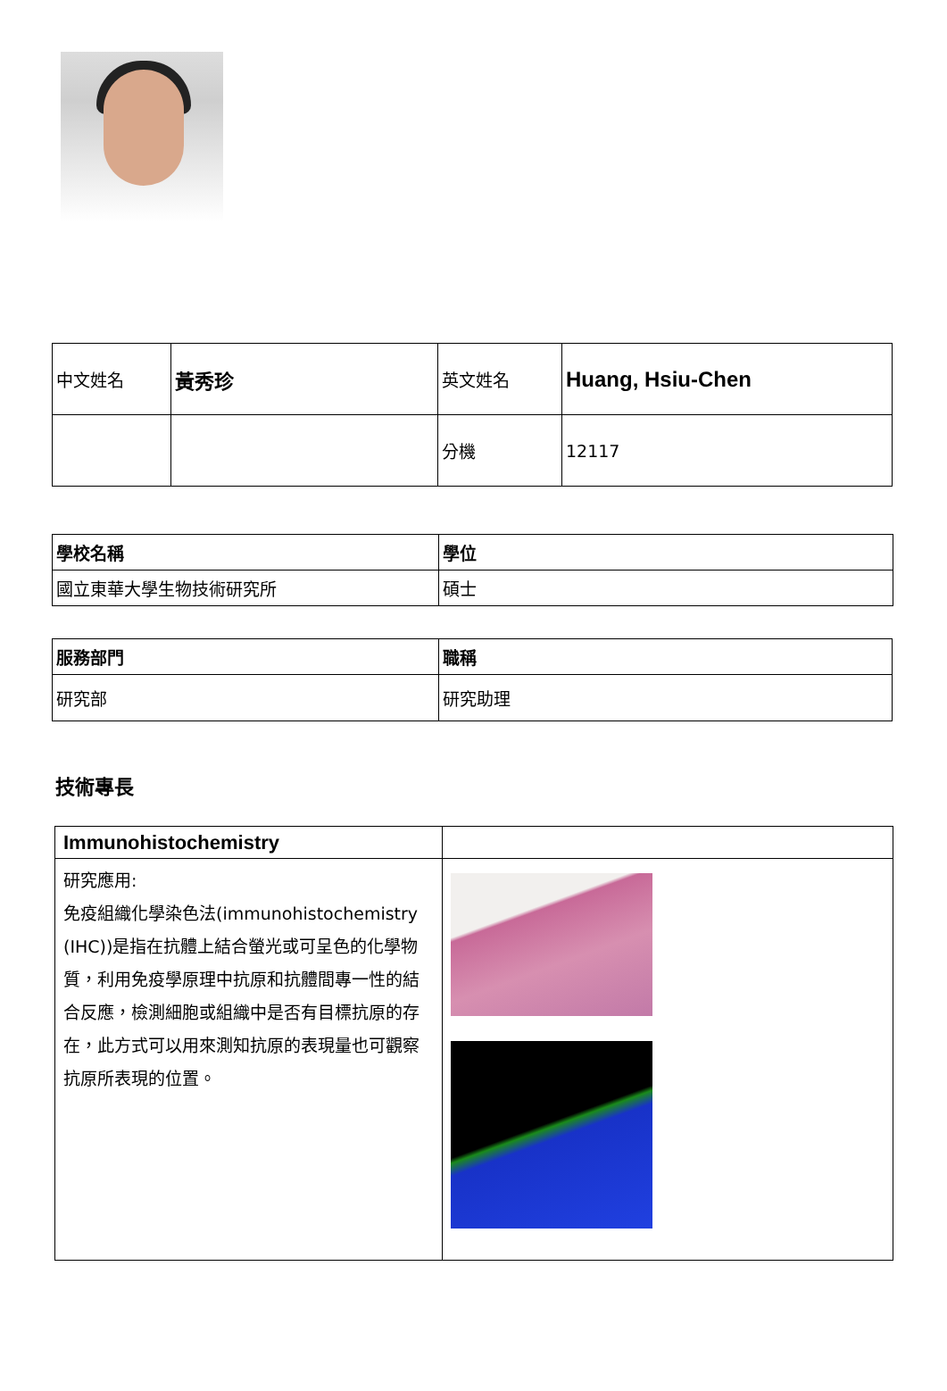| 中文姓名 | 黃秀珍 | 英文姓名 | Huang, Hsiu-Chen |
| | | 分機 | 12117 |
| 學校名稱 | 學位 |
| --- | --- |
| 國立東華大學生物技術研究所 | 碩士 |
| 服務部門 | 職稱 |
| --- | --- |
| 研究部 | 研究助理 |
技術專長
| Immunohistochemistry | |
| 研究應用: 免疫組織化學染色法(immunohistochemistry (IHC))是指在抗體上結合螢光或可呈色的化學物質，利用免疫學原理中抗原和抗體間專一性的結合反應，檢測細胞或組織中是否有目標抗原的存在，此方式可以用來測知抗原的表現量也可觀察抗原所表現的位置。 | |